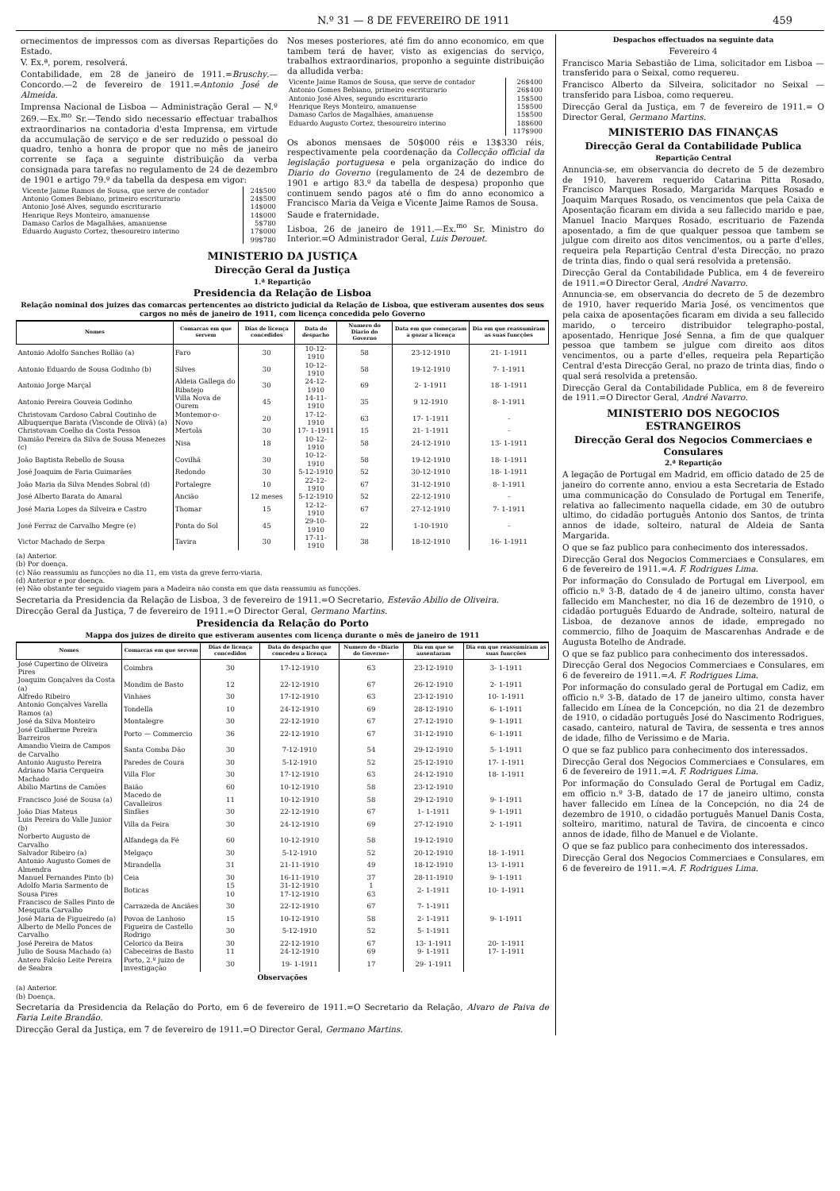N.º 31 — 8 DE FEVEREIRO DE 1911 459
ornecimentos de impressos com as diversas Repartições do Estado.
V. Ex.ª, porem, resolverá.
Contabilidade, em 28 de janeiro de 1911.=Bruschy.— Concordo.—2 de fevereiro de 1911.=Antonio José de Almeida.
Imprensa Nacional de Lisboa — Administração Geral — N.º 269.—Ex.<sup>mo</sup> Sr.—Tendo sido necessario effectuar trabalhos extraordinarios na contadoria d'esta Imprensa, em virtude da accumulação de serviço e de ser reduzido o pessoal do quadro, tenho a honra de propor que no mês de janeiro corrente se faça a seguinte distribuição da verba consignada para tarefas no regulamento de 24 de dezembro de 1901 e artigo 79.º da tabella da despesa em vigor:
| Vicente Jaime Ramos de Sousa, que serve de contador | 24$500 |
| Antonio Gomes Bebiano, primeiro escriturario | 24$500 |
| Antonio José Alves, segundo escriturario | 14$000 |
| Henrique Reys Monteiro, amanuense | 14$000 |
| Damaso Carlos de Magalhães, amanuense | 5$780 |
| Eduardo Augusto Cortez, thesoureiro interino | 17$000 |
| | 99$780 |
Nos meses posteriores, até fim do anno economico, em que tambem terá de haver, visto as exigencias do serviço, trabalhos extraordinarios, proponho a seguinte distribuição da alludida verba:
| Vicente Jaime Ramos de Sousa, que serve de contador | 26$400 |
| Antonio Gomes Bebiano, primeiro escriturario | 26$400 |
| Antonio José Alves, segundo escriturario | 15$500 |
| Henrique Reys Monteiro, amanuense | 15$500 |
| Damaso Carlos de Magalhães, amanuense | 15$500 |
| Eduardo Augusto Cortez, thesoureiro interino | 18$600 |
| | 117$900 |
Os abonos mensaes de 50$000 réis e 13$330 réis, respectivamente pela coordenação da Collecção official da legislação portuguesa e pela organização do indice do Diario do Governo (regulamento de 24 de dezembro de 1901 e artigo 83.º da tabella de despesa) proponho que continuem sendo pagos até o fim do anno economico a Francisco Maria da Veiga e Vicente Jaime Ramos de Sousa.
Saude e fraternidade.
Lisboa, 26 de janeiro de 1911.—Ex.<sup>mo</sup> Sr. Ministro do Interior.=O Administrador Geral, Luis Derouet.
MINISTERIO DA JUSTIÇA
Direcção Geral da Justiça
1.ª Repartição
Presidencia da Relação de Lisboa
Relação nominal dos juizes das comarcas pertencentes ao districto judicial da Relação de Lisboa, que estiveram ausentes dos seus cargos no mês de janeiro de 1911, com licença concedida pelo Governo
| Nomes | Comarcas em que servem | Dias de licença concedidos | Data do despacho | Numero do Diario do Governo | Data em que começaram a gozar a licença | Dia em que reassumiram as suas funcções |
| --- | --- | --- | --- | --- | --- | --- |
| Antonio Adolfo Sanches Rollão (a) | Faro | 30 | 10-12-1910 | 58 | 23-12-1910 | 21- 1-1911 |
| Antonio Eduardo de Sousa Godinho (b) | Silves | 30 | 10-12-1910 | 58 | 19-12-1910 | 7- 1-1911 |
| Antonio Jorge Marçal | Aldeia Gallega do Ribatejo | 30 | 24-12-1910 | 69 | 2- 1-1911 | 18- 1-1911 |
| Antonio Pereira Gouveia Godinho | Villa Nova de Ourem | 45 | 14-11-1910 | 35 | 9 12-1910 | 8- 1-1911 |
| Christovam Cardoso Cabral Coutinho de Albuquerque Barata (Visconde de Olivã) (a) | Montemor-o-Novo | 20 | 17-12-1910 | 63 | 17- 1-1911 | - |
| Christovam Coelho da Costa Pessoa | Mertola | 30 | 17- 1-1911 | 15 | 21- 1-1911 | - |
| Damião Pereira da Silva de Sousa Menezes (c) | Nisa | 18 | 10-12-1910 | 58 | 24-12-1910 | 13- 1-1911 |
| João Baptista Rebello de Sousa | Covilhã | 30 | 10-12-1910 | 58 | 19-12-1910 | 18- 1-1911 |
| José Joaquim de Faria Guimarães | Redondo | 30 | 5-12-1910 | 52 | 30-12-1910 | 18- 1-1911 |
| João Maria da Silva Mendes Sobral (d) | Portalegre | 10 | 22-12-1910 | 67 | 31-12-1910 | 8- 1-1911 |
| José Alberto Barata do Amaral | Ancião | 12 meses | 5-12-1910 | 52 | 22-12-1910 | - |
| José Maria Lopes da Silveira e Castro | Thomar | 15 | 12-12-1910 | 67 | 27-12-1910 | 7- 1-1911 |
| José Ferraz de Carvalho Megre (e) | Ponta do Sol | 45 | 29-10-1910 | 22 | 1-10-1910 | - |
| Victor Machado de Serpa | Tavira | 30 | 17-11-1910 | 38 | 18-12-1910 | 16- 1-1911 |
(a) Anterior.
(b) Por doença.
(c) Não reassumiu as funcções no dia 11, em vista da greve ferro-viaria.
(d) Anterior e por doença.
(e) Não obstante ter seguido viagem para a Madeira não consta em que data reassumiu as funcções.
Secretaria da Presidencia da Relação de Lisboa, 3 de fevereiro de 1911.=O Secretario, Estevão Abilio de Oliveira.
Direcção Geral da Justiça, 7 de fevereiro de 1911.=O Director Geral, Germano Martins.
Presidencia da Relação do Porto
Mappa dos juizes de direito que estiveram ausentes com licença durante o mês de janeiro de 1911
| Nomes | Comarcas em que servem | Dias de licença concedidos | Data do despacho que concedeu a licença | Numero do «Diario do Governo» | Dia em que se ausentaram | Dia em que reassumiram as suas funcções |
| --- | --- | --- | --- | --- | --- | --- |
| José Cupertino de Oliveira Pires | Coimbra | 30 | 17-12-1910 | 63 | 23-12-1910 | 3- 1-1911 |
| Joaquim Gonçalves da Costa (a) | Mondim de Basto | 12 | 22-12-1910 | 67 | 26-12-1910 | 2- 1-1911 |
| Alfredo Ribeiro | Vinhaes | 30 | 17-12-1910 | 63 | 23-12-1910 | 10- 1-1911 |
| Antonio Gonçalves Varella Ramos (a) | Tondella | 10 | 24-12-1910 | 69 | 28-12-1910 | 6- 1-1911 |
| José da Silva Monteiro | Montalegre | 30 | 22-12-1910 | 67 | 27-12-1910 | 9- 1-1911 |
| José Guilherme Pereira Barreiros | Porto — Commercio | 36 | 22-12-1910 | 67 | 31-12-1910 | 6- 1-1911 |
| Amandio Vieira de Campos de Carvalho | Santa Comba Dão | 30 | 7-12-1910 | 54 | 29-12-1910 | 5- 1-1911 |
| Antonio Augusto Pereira | Paredes de Coura | 30 | 5-12-1910 | 52 | 25-12-1910 | 17- 1-1911 |
| Adriano Maria Cerqueira Machado | Villa Flor | 30 | 17-12-1910 | 63 | 24-12-1910 | 18- 1-1911 |
| Abilio Martins de Camões | Baião | 60 | 10-12-1910 | 58 | 23-12-1910 | |
| Francisco José de Sousa (a) | Macedo de Cavalleiros | 11 | 10-12-1910 | 58 | 29-12-1910 | 9- 1-1911 |
| João Dias Mateus | Sinfães | 30 | 22-12-1910 | 67 | 1- 1-1911 | 9- 1-1911 |
| Luis Pereira do Valle Junior (b) | Villa da Feira | 30 | 24-12-1910 | 69 | 27-12-1910 | 2- 1-1911 |
| Norberto Augusto de Carvalho | Alfandega da Fé | 60 | 10-12-1910 | 58 | 19-12-1910 | |
| Salvador Ribeiro (a) | Melgaço | 30 | 5-12-1910 | 52 | 20-12-1910 | 18- 1-1911 |
| Antonio Augusto Gomes de Almendra | Mirandella | 31 | 21-11-1910 | 49 | 18-12-1910 | 13- 1-1911 |
| Manuel Fernandes Pinto (b) | Ceia | 30 | 16-11-1910 | 37 | 28-11-1910 | 9- 1-1911 |
| Adolfo Maria Sarmento de Sousa Pires | Boticas | 15 10 | 31-12-1910 17-12-1910 | 1 63 | 2- 1-1911 | 10- 1-1911 |
| Francisco de Salles Pinto de Mesquita Carvalho | Carrazeda de Anciães | 30 | 22-12-1910 | 67 | 7- 1-1911 | |
| José Maria de Figueiredo (a) | Povoa de Lanhoso | 15 | 10-12-1910 | 58 | 2- 1-1911 | 9- 1-1911 |
| Alberto de Mello Ponces de Carvalho | Figueira de Castello Rodrigo | 30 | 5-12-1910 | 52 | 5- 1-1911 | |
| José Pereira de Matos | Celorico da Beira | 30 | 22-12-1910 | 67 | 13- 1-1911 | 20- 1-1911 |
| Julio de Sousa Machado (a) | Cabeceiras de Basto | 11 | 24-12-1910 | 69 | 9- 1-1911 | 17- 1-1911 |
| Antero Falcão Leite Pereira de Seabra | Porto, 2.º juizo de investigação | 30 | 19- 1-1911 | 17 | 29- 1-1911 | |
Observações
(a) Anterior.
(b) Doença.
Secretaria da Presidencia da Relação do Porto, em 6 de fevereiro de 1911.=O Secretario da Relação, Alvaro de Paiva de Faria Leite Brandão.
Direcção Geral da Justiça, em 7 de fevereiro de 1911.=O Director Geral, Germano Martins.
Despachos effectuados na seguinte data
Fevereiro 4
Francisco Maria Sebastião de Lima, solicitador em Lisboa — transferido para o Seixal, como requereu.
Francisco Alberto da Silveira, solicitador no Seixal — transferido para Lisboa, como requereu.
Direcção Geral da Justiça, em 7 de fevereiro de 1911.= O Director Geral, Germano Martins.
MINISTERIO DAS FINANÇAS
Direcção Geral da Contabilidade Publica
Repartição Central
Annuncia-se, em observancia do decreto de 5 de dezembro de 1910, haverem requerido Catarina Pitta Rosado, Francisco Marques Rosado, Margarida Marques Rosado e Joaquim Marques Rosado, os vencimentos que pela Caixa de Aposentação ficaram em divida a seu fallecido marido e pae, Manuel Inacio Marques Rosado, escrituario de Fazenda aposentado, a fim de que qualquer pessoa que tambem se julgue com direito aos ditos vencimentos, ou a parte d'elles, requeira pela Repartição Central d'esta Direcção, no prazo de trinta dias, findo o qual será resolvida a pretensão.
Direcção Geral da Contabilidade Publica, em 4 de fevereiro de 1911.=O Director Geral, André Navarro.
Annuncia-se, em observancia do decreto de 5 de dezembro de 1910, haver requerido Maria José, os vencimentos que pela caixa de aposentações ficaram em divida a seu fallecido marido, o terceiro distribuidor telegrapho-postal, aposentado, Henrique José Senna, a fim de que qualquer pessoa que tambem se julgue com direito aos ditos vencimentos, ou a parte d'elles, requeira pela Repartição Central d'esta Direcção Geral, no prazo de trinta dias, findo o qual será resolvida a pretensão.
Direcção Geral da Contabilidade Publica, em 8 de fevereiro de 1911.=O Director Geral, André Navarro.
MINISTERIO DOS NEGOCIOS ESTRANGEIROS
Direcção Geral dos Negocios Commerciaes e Consulares
2.ª Repartição
A legação de Portugal em Madrid, em officio datado de 25 de janeiro do corrente anno, enviou a esta Secretaria de Estado uma communicação do Consulado de Portugal em Tenerife, relativa ao fallecimento naquella cidade, em 30 de outubro ultimo, do cidadão português Antonio dos Santos, de trinta annos de idade, solteiro, natural de Aldeia de Santa Margarida.
O que se faz publico para conhecimento dos interessados.
Direcção Geral dos Negocios Commerciaes e Consulares, em 6 de fevereiro de 1911.=A. F. Rodrigues Lima.
Por informação do Consulado de Portugal em Liverpool, em officio n.º 3-B, datado de 4 de janeiro ultimo, consta haver fallecido em Manchester, no dia 16 de dezembro de 1910, o cidadão português Eduardo de Andrade, solteiro, natural de Lisboa, de dezanove annos de idade, empregado no commercio, filho de Joaquim de Mascarenhas Andrade e de Augusta Botelho de Andrade.
O que se faz publico para conhecimento dos interessados.
Direcção Geral dos Negocios Commerciaes e Consulares, em 6 de fevereiro de 1911.=A. F. Rodrigues Lima.
Por informação do consulado geral de Portugal em Cadiz, em officio n.º 3-B, datado de 17 de janeiro ultimo, consta haver fallecido em Línea de la Concepción, no dia 21 de dezembro de 1910, o cidadão português José do Nascimento Rodrigues, casado, canteiro, natural de Tavira, de sessenta e tres annos de idade, filho de Verissimo e de Maria.
O que se faz publico para conhecimento dos interessados.
Direcção Geral dos Negocios Commerciaes e Consulares, em 6 de fevereiro de 1911.=A. F. Rodrigues Lima.
Por informação do Consulado Geral de Portugal em Cadiz, em officio n.º 3-B, datado de 17 de janeiro ultimo, consta haver fallecido em Línea de la Concepción, no dia 24 de dezembro de 1910, o cidadão português Manuel Danis Costa, solteiro, maritimo, natural de Tavira, de cincoenta e cinco annos de idade, filho de Manuel e de Violante.
O que se faz publico para conhecimento dos interessados.
Direcção Geral dos Negocios Commerciaes e Consulares, em 6 de fevereiro de 1911.=A. F. Rodrigues Lima.